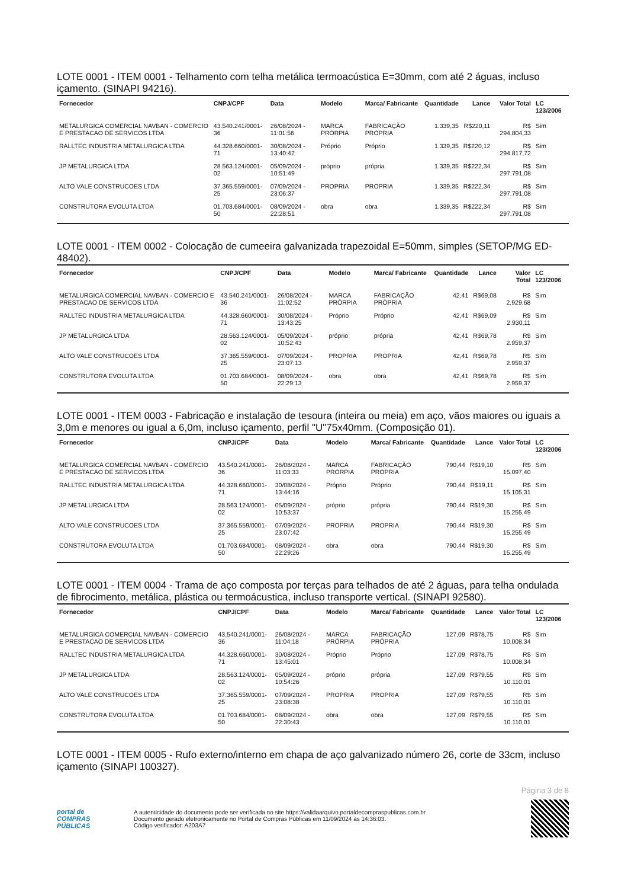LOTE 0001 - ITEM 0001 - Telhamento com telha metálica termoacústica E=30mm, com até 2 águas, incluso içamento. (SINAPI 94216).
| Fornecedor | CNPJ/CPF | Data | Modelo | Marca/ Fabricante | Quantidade | Lance | Valor Total | LC 123/2006 |
| --- | --- | --- | --- | --- | --- | --- | --- | --- |
| METALURGICA COMERCIAL NAVBAN - COMERCIO E PRESTACAO DE SERVICOS LTDA | 43.540.241/0001-36 | 26/08/2024 - 11:01:56 | MARCA PRÓRPIA | FABRICAÇÃO PRÓPRIA | 1.339,35 | R$220,11 | R$ 294.804,33 | Sim |
| RALLTEC INDUSTRIA METALURGICA LTDA | 44.328.660/0001-71 | 30/08/2024 - 13:40:42 | Próprio | Próprio | 1.339,35 | R$220,12 | R$ 294.817,72 | Sim |
| JP METALURGICA LTDA | 28.563.124/0001-02 | 05/09/2024 - 10:51:49 | próprio | própria | 1.339,35 | R$222,34 | R$ 297.791,08 | Sim |
| ALTO VALE CONSTRUCOES LTDA | 37.365.559/0001-25 | 07/09/2024 - 23:06:37 | PROPRIA | PROPRIA | 1.339,35 | R$222,34 | R$ 297.791,08 | Sim |
| CONSTRUTORA EVOLUTA LTDA | 01.703.684/0001-50 | 08/09/2024 - 22:28:51 | obra | obra | 1.339,35 | R$222,34 | R$ 297.791,08 | Sim |
LOTE 0001 - ITEM 0002 - Colocação de cumeeira galvanizada trapezoidal E=50mm, simples (SETOP/MG ED-48402).
| Fornecedor | CNPJ/CPF | Data | Modelo | Marca/ Fabricante | Quantidade | Lance | Valor Total | LC 123/2006 |
| --- | --- | --- | --- | --- | --- | --- | --- | --- |
| METALURGICA COMERCIAL NAVBAN - COMERCIO E PRESTACAO DE SERVICOS LTDA | 43.540.241/0001-36 | 26/08/2024 - 11:02:52 | MARCA PRÓRPIA | FABRICAÇÃO PRÓPRIA | 42,41 | R$69,08 | R$ 2.929,68 | Sim |
| RALLTEC INDUSTRIA METALURGICA LTDA | 44.328.660/0001-71 | 30/08/2024 - 13:43:25 | Próprio | Próprio | 42,41 | R$69,09 | R$ 2.930,11 | Sim |
| JP METALURGICA LTDA | 28.563.124/0001-02 | 05/09/2024 - 10:52:43 | próprio | própria | 42,41 | R$69,78 | R$ 2.959,37 | Sim |
| ALTO VALE CONSTRUCOES LTDA | 37.365.559/0001-25 | 07/09/2024 - 23:07:13 | PROPRIA | PROPRIA | 42,41 | R$69,78 | R$ 2.959,37 | Sim |
| CONSTRUTORA EVOLUTA LTDA | 01.703.684/0001-50 | 08/09/2024 - 22:29:13 | obra | obra | 42,41 | R$69,78 | R$ 2.959,37 | Sim |
LOTE 0001 - ITEM 0003 - Fabricação e instalação de tesoura (inteira ou meia) em aço, vãos maiores ou iguais a 3,0m e menores ou igual a 6,0m, incluso içamento, perfil "U"75x40mm. (Composição 01).
| Fornecedor | CNPJ/CPF | Data | Modelo | Marca/ Fabricante | Quantidade | Lance | Valor Total | LC 123/2006 |
| --- | --- | --- | --- | --- | --- | --- | --- | --- |
| METALURGICA COMERCIAL NAVBAN - COMERCIO E PRESTACAO DE SERVICOS LTDA | 43.540.241/0001-36 | 26/08/2024 - 11:03:33 | MARCA PRÓRPIA | FABRICAÇÃO PRÓPRIA | 790,44 | R$19,10 | R$ 15.097,40 | Sim |
| RALLTEC INDUSTRIA METALURGICA LTDA | 44.328.660/0001-71 | 30/08/2024 - 13:44:16 | Próprio | Próprio | 790,44 | R$19,11 | R$ 15.105,31 | Sim |
| JP METALURGICA LTDA | 28.563.124/0001-02 | 05/09/2024 - 10:53:37 | próprio | própria | 790,44 | R$19,30 | R$ 15.255,49 | Sim |
| ALTO VALE CONSTRUCOES LTDA | 37.365.559/0001-25 | 07/09/2024 - 23:07:42 | PROPRIA | PROPRIA | 790,44 | R$19,30 | R$ 15.255,49 | Sim |
| CONSTRUTORA EVOLUTA LTDA | 01.703.684/0001-50 | 08/09/2024 - 22:29:26 | obra | obra | 790,44 | R$19,30 | R$ 15.255,49 | Sim |
LOTE 0001 - ITEM 0004 - Trama de aço composta por terças para telhados de até 2 águas, para telha ondulada de fibrocimento, metálica, plástica ou termoácustica, incluso transporte vertical. (SINAPI 92580).
| Fornecedor | CNPJ/CPF | Data | Modelo | Marca/ Fabricante | Quantidade | Lance | Valor Total | LC 123/2006 |
| --- | --- | --- | --- | --- | --- | --- | --- | --- |
| METALURGICA COMERCIAL NAVBAN - COMERCIO E PRESTACAO DE SERVICOS LTDA | 43.540.241/0001-36 | 26/08/2024 - 11:04:18 | MARCA PRÓRPIA | FABRICAÇÃO PRÓPRIA | 127,09 | R$78,75 | R$ 10.008,34 | Sim |
| RALLTEC INDUSTRIA METALURGICA LTDA | 44.328.660/0001-71 | 30/08/2024 - 13:45:01 | Próprio | Próprio | 127,09 | R$78,75 | R$ 10.008,34 | Sim |
| JP METALURGICA LTDA | 28.563.124/0001-02 | 05/09/2024 - 10:54:26 | próprio | própria | 127,09 | R$79,55 | R$ 10.110,01 | Sim |
| ALTO VALE CONSTRUCOES LTDA | 37.365.559/0001-25 | 07/09/2024 - 23:08:38 | PROPRIA | PROPRIA | 127,09 | R$79,55 | R$ 10.110,01 | Sim |
| CONSTRUTORA EVOLUTA LTDA | 01.703.684/0001-50 | 08/09/2024 - 22:30:43 | obra | obra | 127,09 | R$79,55 | R$ 10.110,01 | Sim |
LOTE 0001 - ITEM 0005 - Rufo externo/interno em chapa de aço galvanizado número 26, corte de 33cm, incluso içamento (SINAPI 100327).
Página 3 de 8
portal de
COMPRAS
PÚBLICAS
A autenticidade do documento pode ser verificada no site https://validaarquivo.portaldecompraspublicas.com.br
Documento gerado eletronicamente no Portal de Compras Públicas em 11/09/2024 às 14:36:03.
Código verificador: A203A7